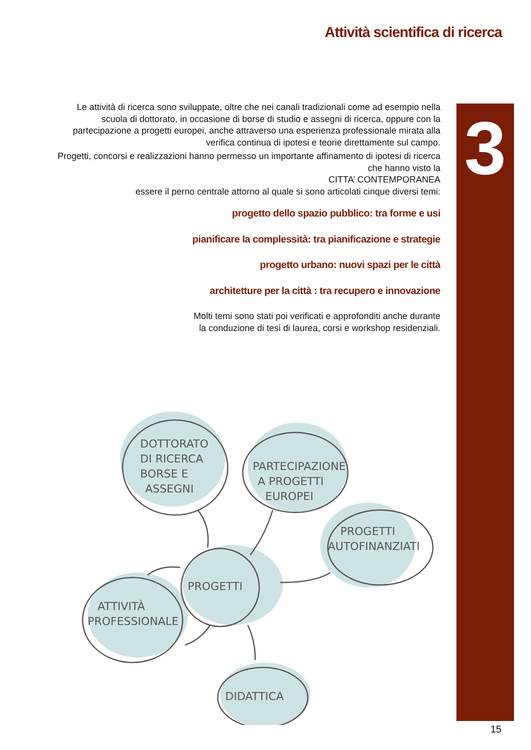Attività scientifica di ricerca
3
Le attività di ricerca sono sviluppate, oltre che nei canali tradizionali come ad esempio nella scuola di dottorato, in occasione di borse di studio e assegni di ricerca, oppure con la partecipazione a progetti europei, anche attraverso una esperienza professionale mirata alla verifica continua di ipotesi e teorie direttamente sul campo.
Progetti, concorsi e realizzazioni hanno permesso un importante affinamento di ipotesi di ricerca che hanno visto la
CITTA’ CONTEMPORANEA
essere il perno centrale attorno al quale si sono articolati cinque diversi temi:
progetto dello spazio pubblico: tra forme e usi
pianificare la complessità: tra pianificazione e strategie
progetto urbano: nuovi spazi per le città
architetture per la città : tra recupero e innovazione
Molti temi sono stati poi verificati e approfonditi anche durante
la conduzione di tesi di laurea, corsi e workshop residenziali.
DOTTORATO
DI RICERCA
BORSE E
ASSEGNI
PARTECIPAZIONE
A PROGETTI
EUROPEI
PROGETTI
AUTOFINANZIATI
PROGETTI
ATTIVITÀ
PROFESSIONALE
DIDATTICA
15